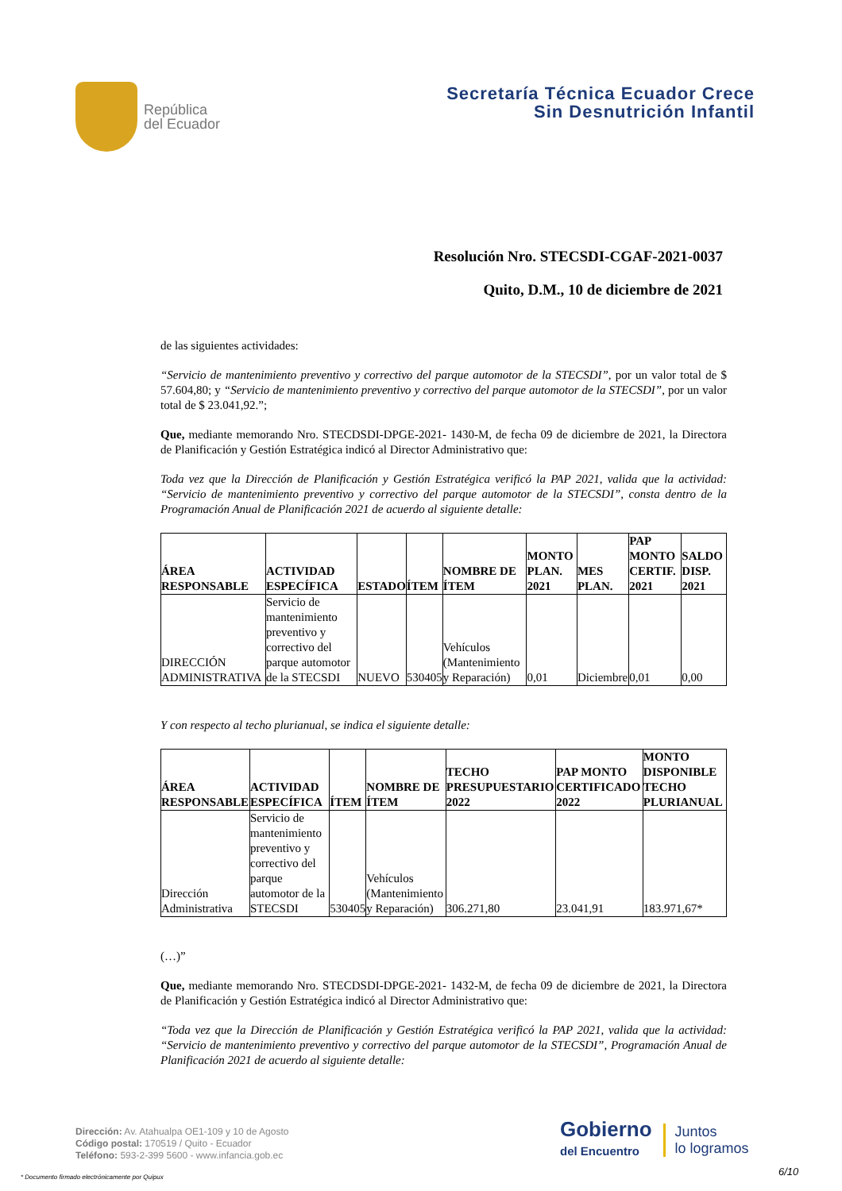República
del Ecuador
Secretaría Técnica Ecuador Crece
Sin Desnutrición Infantil
Resolución Nro. STECSDI-CGAF-2021-0037
Quito, D.M., 10 de diciembre de 2021
de las siguientes actividades:
“Servicio de mantenimiento preventivo y correctivo del parque automotor de la STECSDI”, por un valor total de $ 57.604,80; y “Servicio de mantenimiento preventivo y correctivo del parque automotor de la STECSDI”, por un valor total de $ 23.041,92.”;
Que, mediante memorando Nro. STECDSDI-DPGE-2021- 1430-M, de fecha 09 de diciembre de 2021, la Directora de Planificación y Gestión Estratégica indicó al Director Administrativo que:
Toda vez que la Dirección de Planificación y Gestión Estratégica verificó la PAP 2021, valida que la actividad: “Servicio de mantenimiento preventivo y correctivo del parque automotor de la STECSDI”, consta dentro de la Programación Anual de Planificación 2021 de acuerdo al siguiente detalle:
| ÁREA RESPONSABLE | ACTIVIDAD ESPECÍFICA | ESTADO | ÍTEM | NOMBRE DE ÍTEM | MONTO PLAN. 2021 | MES PLAN. | PAP MONTO CERTIF. 2021 | SALDO DISP. 2021 |
| --- | --- | --- | --- | --- | --- | --- | --- | --- |
| DIRECCIÓN ADMINISTRATIVA | Servicio de mantenimiento preventivo y correctivo del parque automotor de la STECSDI | NUEVO | 530405 | Vehículos (Mantenimiento y Reparación) | 0,01 | Diciembre | 0,01 | 0,00 |
Y con respecto al techo plurianual, se indica el siguiente detalle:
| ÁREA RESPONSABLE | ACTIVIDAD ESPECÍFICA | ÍTEM | NOMBRE DE ÍTEM | TECHO PRESUPUESTARIO 2022 | PAP MONTO CERTIFICADO 2022 | MONTO DISPONIBLE TECHO PLURIANUAL |
| --- | --- | --- | --- | --- | --- | --- |
| Dirección Administrativa | Servicio de mantenimiento preventivo y correctivo del parque automotor de la STECSDI | 530405 | Vehículos (Mantenimiento y Reparación) | 306.271,80 | 23.041,91 | 183.971,67* |
(…)”
Que, mediante memorando Nro. STECDSDI-DPGE-2021- 1432-M, de fecha 09 de diciembre de 2021, la Directora de Planificación y Gestión Estratégica indicó al Director Administrativo que:
“Toda vez que la Dirección de Planificación y Gestión Estratégica verificó la PAP 2021, valida que la actividad: “Servicio de mantenimiento preventivo y correctivo del parque automotor de la STECSDI”, Programación Anual de Planificación 2021 de acuerdo al siguiente detalle:
Dirección: Av. Atahualpa OE1-109 y 10 de Agosto
Código postal: 170519 / Quito - Ecuador
Teléfono: 593-2-399 5600 - www.infancia.gob.ec
Gobierno
del Encuentro
Juntos
lo logramos
6/10
* Documento firmado electrónicamente por Quipux